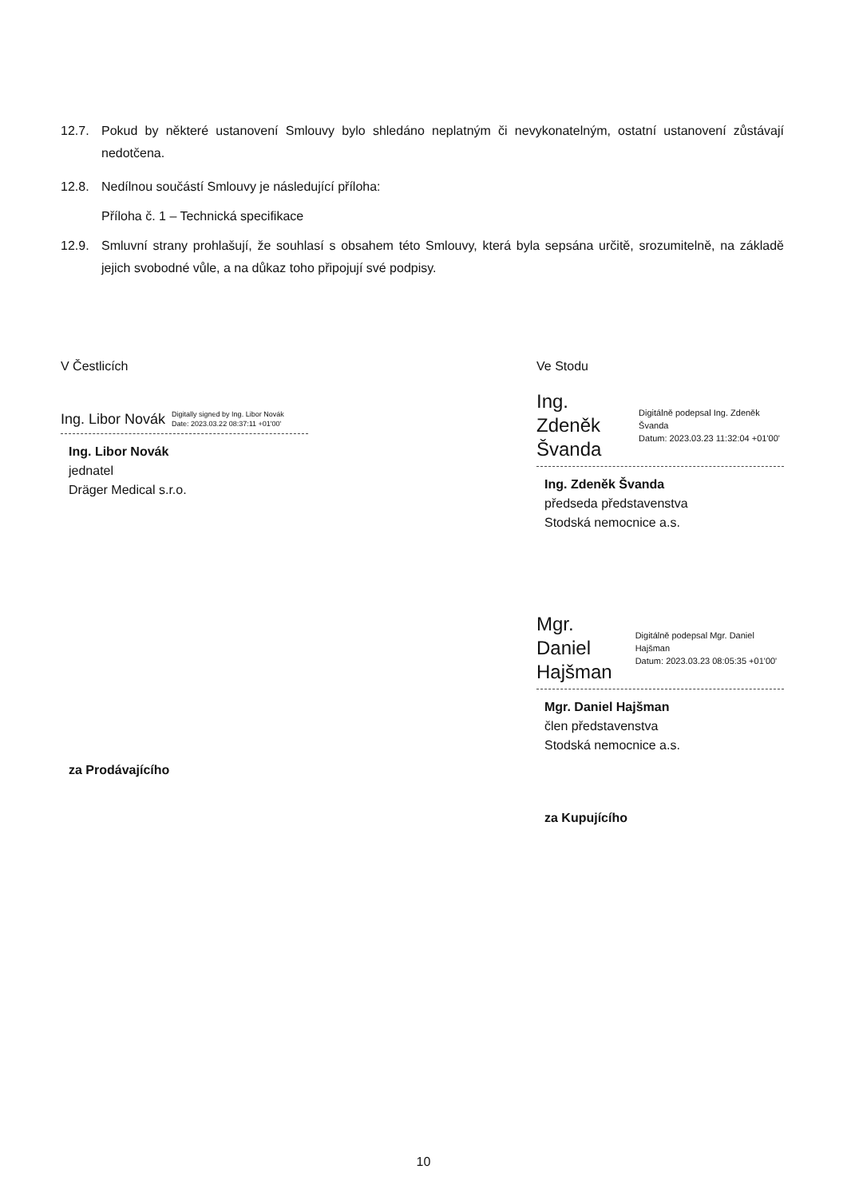12.7. Pokud by některé ustanovení Smlouvy bylo shledáno neplatným či nevykonatelným, ostatní ustanovení zůstávají nedotčena.
12.8. Nedílnou součástí Smlouvy je následující příloha:
Příloha č. 1 – Technická specifikace
12.9. Smluvní strany prohlašují, že souhlasí s obsahem této Smlouvy, která byla sepsána určitě, srozumitelně, na základě jejich svobodné vůle, a na důkaz toho připojují své podpisy.
V Čestlicích
Ing. Libor Novák Digitally signed by Ing. Libor Novák
Date: 2023.03.22 08:37:11 +01'00'
Ing. Libor Novák
jednatel
Dräger Medical s.r.o.
za Prodávajícího
Ve Stodu
Ing. Zdeněk
Švanda Digitálně podepsal Ing. Zdeněk Švanda
Datum: 2023.03.23 11:32:04 +01'00'
Ing. Zdeněk Švanda
předseda představenstva
Stodská nemocnice a.s.
Mgr. Daniel
Hajšman Digitálně podepsal Mgr. Daniel Hajšman
Datum: 2023.03.23 08:05:35 +01'00'
Mgr. Daniel Hajšman
člen představenstva
Stodská nemocnice a.s.
za Kupujícího
10